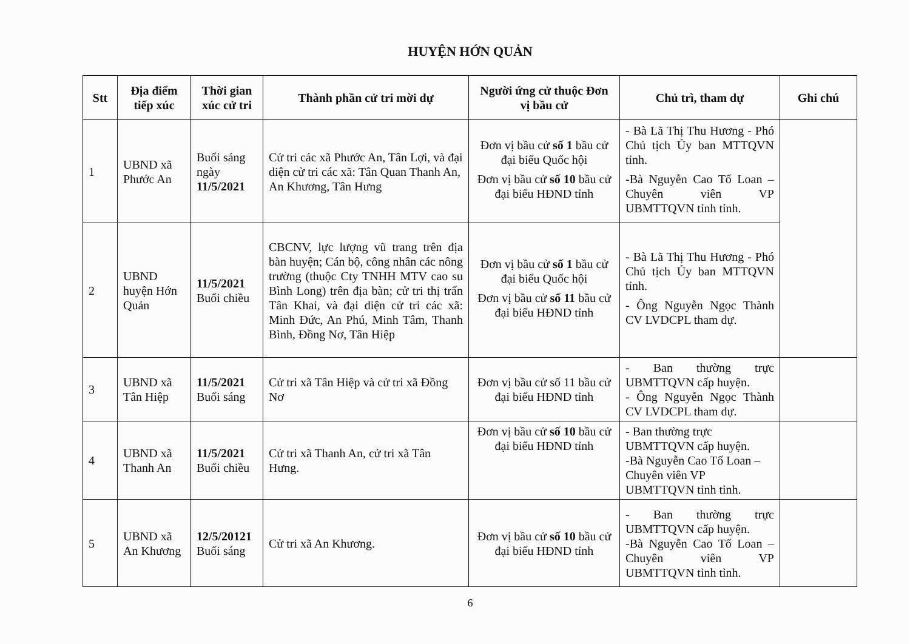HUYỆN HỚN QUẢN
| Stt | Địa điểm tiếp xúc | Thời gian xúc cử tri | Thành phần cử tri mời dự | Người ứng cử thuộc Đơn vị bầu cử | Chủ trì, tham dự | Ghi chú |
| --- | --- | --- | --- | --- | --- | --- |
| 1 | UBND xã Phước An | Buổi sáng ngày 11/5/2021 | Cử tri các xã Phước An, Tân Lợi, và đại diện cử tri các xã: Tân Quan Thanh An, An Khương, Tân Hưng | Đơn vị bầu cử số 1 bầu cử đại biểu Quốc hội Đơn vị bầu cử số 10 bầu cử đại biểu HĐND tỉnh | - Bà Lã Thị Thu Hương - Phó Chủ tịch Ủy ban MTTQVN tỉnh. -Bà Nguyễn Cao Tố Loan – Chuyên viên VP UBMTTQVN tỉnh tỉnh. | |
| 2 | UBND huyện Hớn Quản | 11/5/2021 Buổi chiều | CBCNV, lực lượng vũ trang trên địa bàn huyện; Cán bộ, công nhân các nông trường (thuộc Cty TNHH MTV cao su Bình Long) trên địa bàn; cử tri thị trấn Tân Khai, và đại diện cử tri các xã: Minh Đức, An Phú, Minh Tâm, Thanh Bình, Đồng Nơ, Tân Hiệp | Đơn vị bầu cử số 1 bầu cử đại biểu Quốc hội Đơn vị bầu cử số 11 bầu cử đại biểu HĐND tỉnh | - Bà Lã Thị Thu Hương - Phó Chủ tịch Ủy ban MTTQVN tỉnh. - Ông Nguyễn Ngọc Thành CV LVDCPL tham dự. | |
| 3 | UBND xã Tân Hiệp | 11/5/2021 Buổi sáng | Cử tri xã Tân Hiệp và cử tri xã Đồng Nơ | Đơn vị bầu cử số 11 bầu cử đại biểu HĐND tỉnh | - Ban thường trực UBMTTQVN cấp huyện. - Ông Nguyễn Ngọc Thành CV LVDCPL tham dự. | |
| 4 | UBND xã Thanh An | 11/5/2021 Buổi chiều | Cử tri xã Thanh An, cử tri xã Tân Hưng. | Đơn vị bầu cử số 10 bầu cử đại biểu HĐND tỉnh | - Ban thường trực UBMTTQVN cấp huyện. -Bà Nguyễn Cao Tố Loan – Chuyên viên VP UBMTTQVN tỉnh tỉnh. | |
| 5 | UBND xã An Khương | 12/5/20121 Buổi sáng | Cử tri xã An Khương. | Đơn vị bầu cử số 10 bầu cử đại biểu HĐND tỉnh | - Ban thường trực UBMTTQVN cấp huyện. -Bà Nguyễn Cao Tố Loan – Chuyên viên VP UBMTTQVN tỉnh tỉnh. | |
6